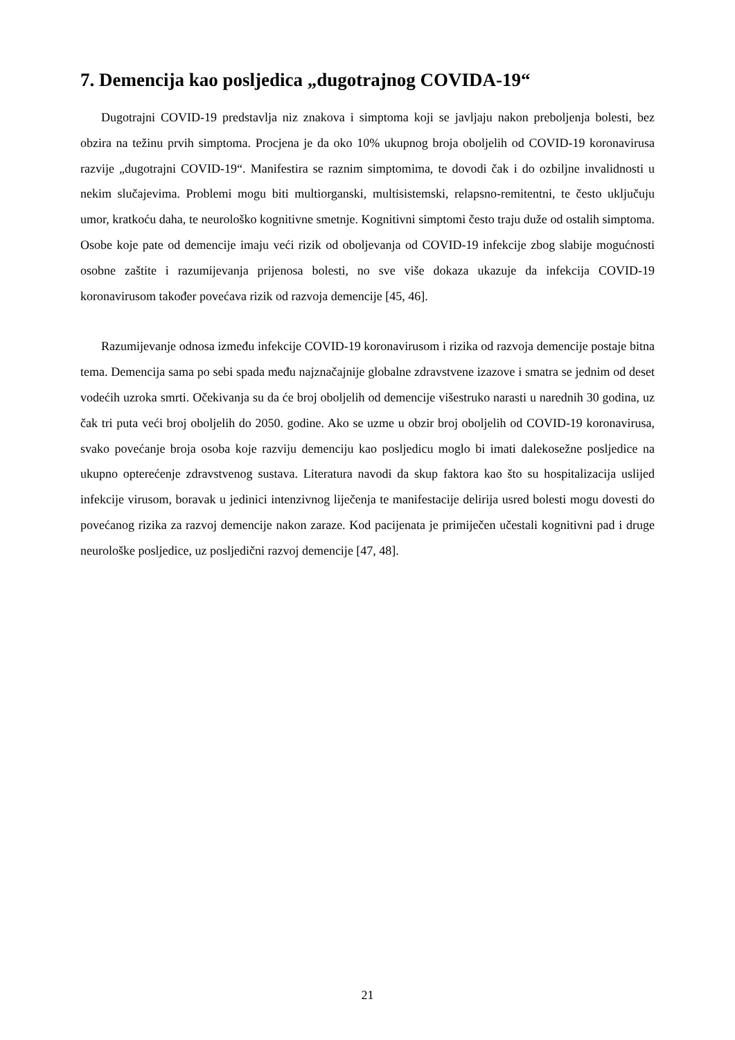7. Demencija kao posljedica „dugotrajnog COVIDA-19“
Dugotrajni COVID-19 predstavlja niz znakova i simptoma koji se javljaju nakon preboljenja bolesti, bez obzira na težinu prvih simptoma. Procjena je da oko 10% ukupnog broja oboljelih od COVID-19 koronavirusa razvije „dugotrajni COVID-19“. Manifestira se raznim simptomima, te dovodi čak i do ozbiljne invalidnosti u nekim slučajevima. Problemi mogu biti multiorganski, multisistemski, relapsno-remitentni, te često uključuju umor, kratkoću daha, te neurološko kognitivne smetnje. Kognitivni simptomi često traju duže od ostalih simptoma. Osobe koje pate od demencije imaju veći rizik od oboljevanja od COVID-19 infekcije zbog slabije mogućnosti osobne zaštite i razumijevanja prijenosa bolesti, no sve više dokaza ukazuje da infekcija COVID-19 koronavirusom također povećava rizik od razvoja demencije [45, 46].
Razumijevanje odnosa između infekcije COVID-19 koronavirusom i rizika od razvoja demencije postaje bitna tema. Demencija sama po sebi spada među najznačajnije globalne zdravstvene izazove i smatra se jednim od deset vodećih uzroka smrti. Očekivanja su da će broj oboljelih od demencije višestruko narasti u narednih 30 godina, uz čak tri puta veći broj oboljelih do 2050. godine. Ako se uzme u obzir broj oboljelih od COVID-19 koronavirusa, svako povećanje broja osoba koje razviju demenciju kao posljedicu moglo bi imati dalekosežne posljedice na ukupno opterećenje zdravstvenog sustava. Literatura navodi da skup faktora kao što su hospitalizacija uslijed infekcije virusom, boravak u jedinici intenzivnog liječenja te manifestacije delirija usred bolesti mogu dovesti do povećanog rizika za razvoj demencije nakon zaraze. Kod pacijenata je primiječen učestali kognitivni pad i druge neurološke posljedice, uz posljedični razvoj demencije [47, 48].
21